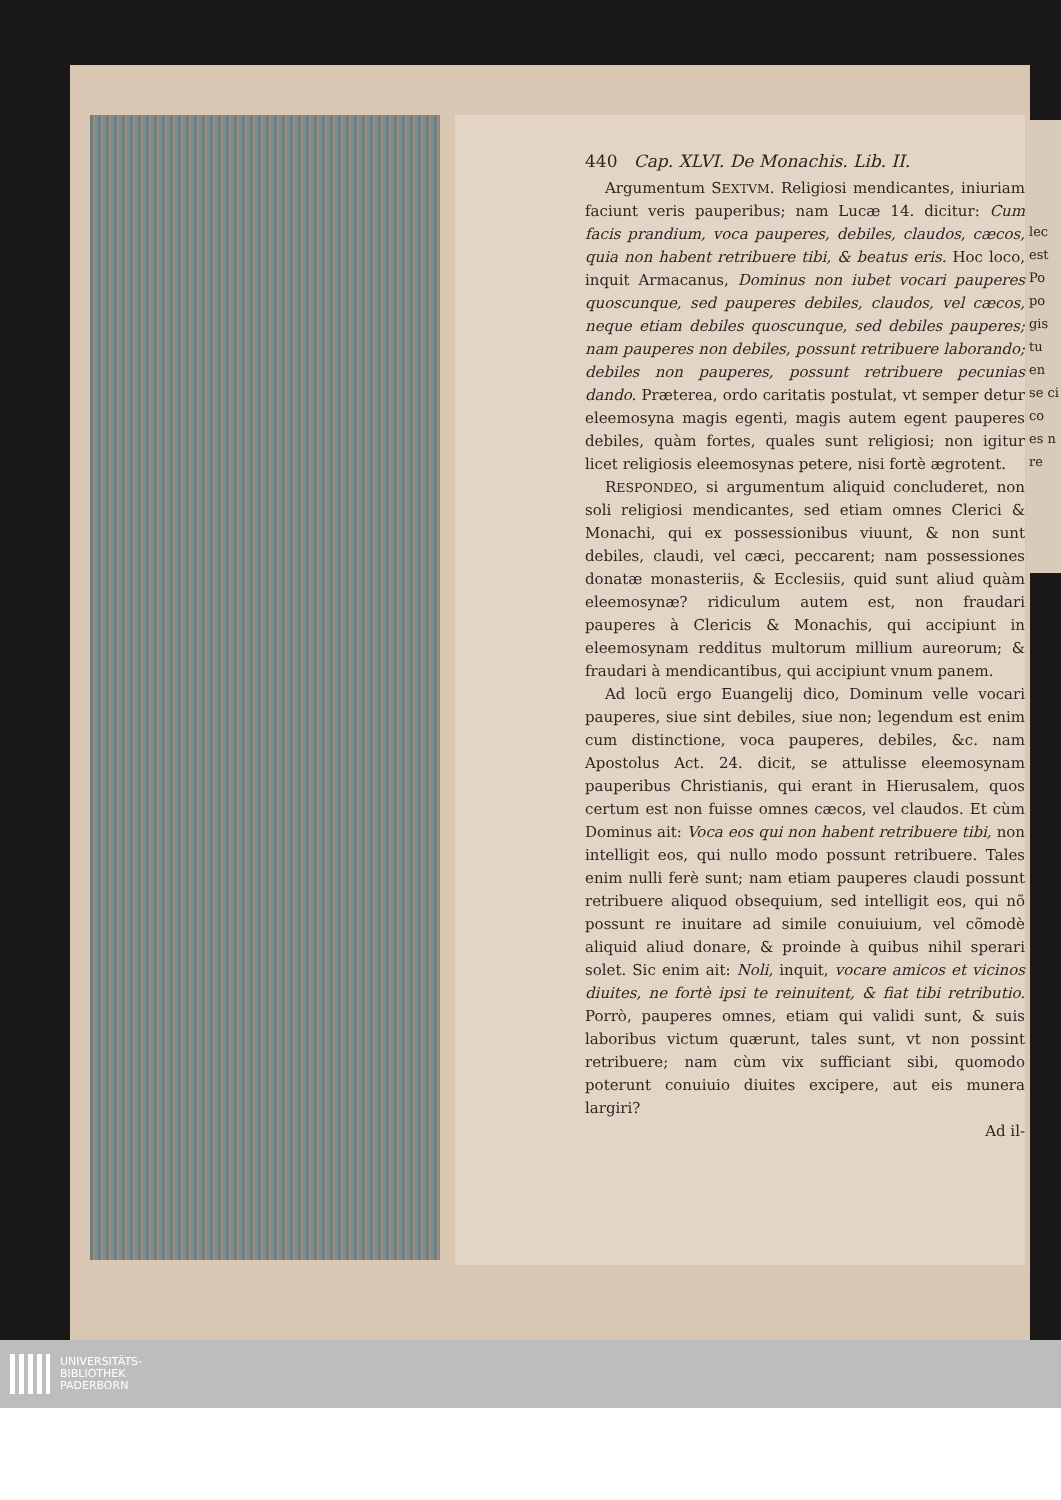440 Cap. XLVI. De Monachis. Lib. II.
Argumentum SEXTVM. Religiosi mendicantes, iniuriam faciunt veris pauperibus; nam Lucæ 14. dicitur: Cum facis prandium, voca pauperes, debiles, claudos, cæcos, quia non habent retribuere tibi, & beatus eris. Hoc loco, inquit Armacanus, Dominus non iubet vocari pauperes quoscunque, sed pauperes debiles, claudos, vel cæcos, neque etiam debiles quoscunque, sed debiles pauperes; nam pauperes non debiles, possunt retribuere laborando; debiles non pauperes, possunt retribuere pecunias dando. Præterea, ordo caritatis postulat, vt semper detur eleemosyna magis egenti, magis autem egent pauperes debiles, quàm fortes, quales sunt religiosi; non igitur licet religiosis eleemosynas petere, nisi fortè ægrotent.
RESPONDEO, si argumentum aliquid concluderet, non soli religiosi mendicantes, sed etiam omnes Clerici & Monachi, qui ex possessionibus viuunt, & non sunt debiles, claudi, vel cæci, peccarent; nam possessiones donatæ monasteriis, & Ecclesiis, quid sunt aliud quàm eleemosynæ? ridiculum autem est, non fraudari pauperes à Clericis & Monachis, qui accipiunt in eleemosynam redditus multorum millium aureorum; & fraudari à mendicantibus, qui accipiunt vnum panem.
Ad locũ ergo Euangelij dico, Dominum velle vocari pauperes, siue sint debiles, siue non; legendum est enim cum distinctione, voca pauperes, debiles, &c. nam Apostolus Act. 24. dicit, se attulisse eleemosynam pauperibus Christianis, qui erant in Hierusalem, quos certum est non fuisse omnes cæcos, vel claudos. Et cùm Dominus ait: Voca eos qui non habent retribuere tibi, non intelligit eos, qui nullo modo possunt retribuere. Tales enim nulli ferè sunt; nam etiam pauperes claudi possunt retribuere aliquod obsequium, sed intelligit eos, qui nõ possunt re inuitare ad simile conuiuium, vel cõmodè aliquid aliud donare, & proinde à quibus nihil sperari solet. Sic enim ait: Noli, inquit, vocare amicos et vicinos diuites, ne fortè ipsi te reinuitent, & fiat tibi retributio. Porrò, pauperes omnes, etiam qui validi sunt, & suis laboribus victum quærunt, tales sunt, vt non possint retribuere; nam cùm vix sufficiant sibi, quomodo poterunt conuiuio diuites excipere, aut eis munera largiri?
Ad il-
lec est Po po gis tu en se ci co es n re
UNIVERSITÄTS-
BIBLIOTHEK
PADERBORN